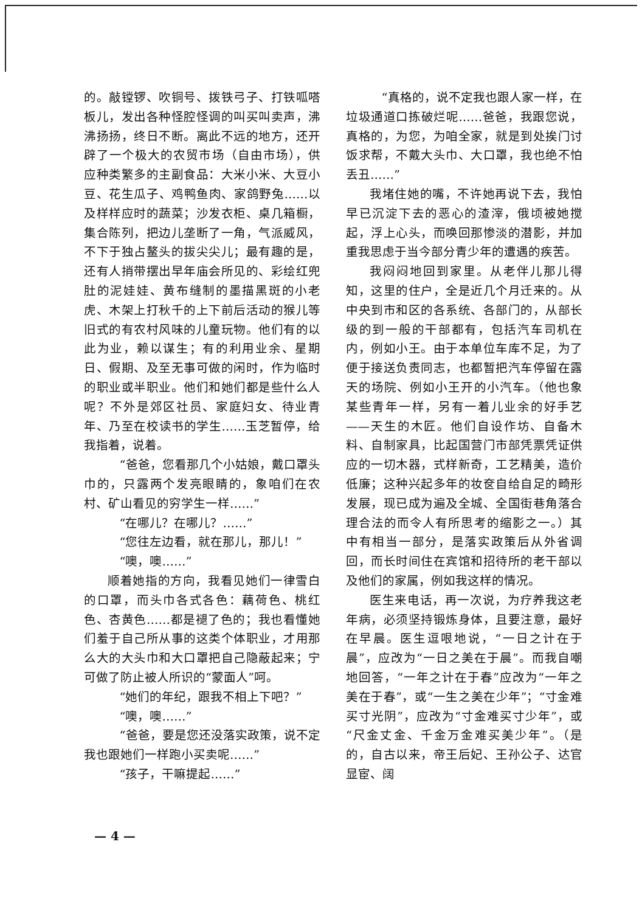的。敲镗锣、吹铜号、拨铁弓子、打铁呱嗒板儿，发出各种怪腔怪调的叫买叫卖声，沸沸扬扬，终日不断。离此不远的地方，还开辟了一个极大的农贸市场（自由市场），供应种类繁多的主副食品：大米小米、大豆小豆、花生瓜子、鸡鸭鱼肉、家鸽野兔……以及样样应时的蔬菜；沙发衣柜、桌几箱橱，集合陈列，把边儿垄断了一角，气派威风，不下于独占鳌头的拔尖尖儿；最有趣的是，还有人捎带摆出早年庙会所见的、彩绘红兜肚的泥娃娃、黄布缝制的墨描黑斑的小老虎、木架上打秋千的上下前后活动的猴儿等旧式的有农村风味的儿童玩物。他们有的以此为业，赖以谋生；有的利用业余、星期日、假期、及至无事可做的闲时，作为临时的职业或半职业。他们和她们都是些什么人呢？不外是郊区社员、家庭妇女、待业青年、乃至在校读书的学生……玉芝暂停，给我指着，说着。
“爸爸，您看那几个小姑娘，戴口罩头巾的，只露两个发亮眼睛的，象咱们在农村、矿山看见的穷学生一样……”
“在哪儿？在哪儿？……”
“您往左边看，就在那儿，那儿！”
“噢，噢……”
顺着她指的方向，我看见她们一律雪白的口罩，而头巾各式各色：藕荷色、桃红色、杏黄色……都是褪了色的；我也看懂她们羞于自己所从事的这类个体职业，才用那么大的大头巾和大口罩把自己隐蔽起来；宁可做了防止被人所识的“蒙面人”呵。
“她们的年纪，跟我不相上下吧？”
“噢，噢……”
“爸爸，要是您还没落实政策，说不定我也跟她们一样跑小买卖呢……”
“孩子，干嘛提起……”
“真格的，说不定我也跟人家一样，在垃圾通道口拣破烂呢……爸爸，我跟您说，真格的，为您，为咱全家，就是到处挨门讨饭求帮，不戴大头巾、大口罩，我也绝不怕丢丑……”
我堵住她的嘴，不许她再说下去，我怕早已沉淀下去的恶心的渣滓，俄顷被她搅起，浮上心头，而唤回那惨淡的潜影，并加重我思虑于当今部分青少年的遭遇的疾苦。
我闷闷地回到家里。从老伴儿那儿得知，这里的住户，全是近几个月迁来的。从中央到市和区的各系统、各部门的，从部长级的到一般的干部都有，包括汽车司机在内，例如小王。由于本单位车库不足，为了便于接送负责同志，也都暂把汽车停留在露天的场院、例如小王开的小汽车。（他也象某些青年一样，另有一着儿业余的好手艺——天生的木匠。他们自设作坊、自备木料、自制家具，比起国营门市部凭票凭证供应的一切木器，式样新奇，工艺精美，造价低廉；这种兴起多年的妆奁自给自足的畸形发展，现已成为遍及全城、全国街巷角落合理合法的而令人有所思考的缩影之一。）其中有相当一部分，是落实政策后从外省调回，而长时间住在宾馆和招待所的老干部以及他们的家属，例如我这样的情况。
医生来电话，再一次说，为疗养我这老年病，必须坚持锻炼身体，且要注意，最好在早晨。医生逗哏地说，“一日之计在于晨”，应改为“一日之美在于晨”。而我自嘲地回答，“一年之计在于春”应改为“一年之美在于春”，或“一生之美在少年”；“寸金难买寸光阴”，应改为“寸金难买寸少年”，或“尺金丈金、千金万金难买美少年”。（是的，自古以来，帝王后妃、王孙公子、达官显宦、阔
— 4 —